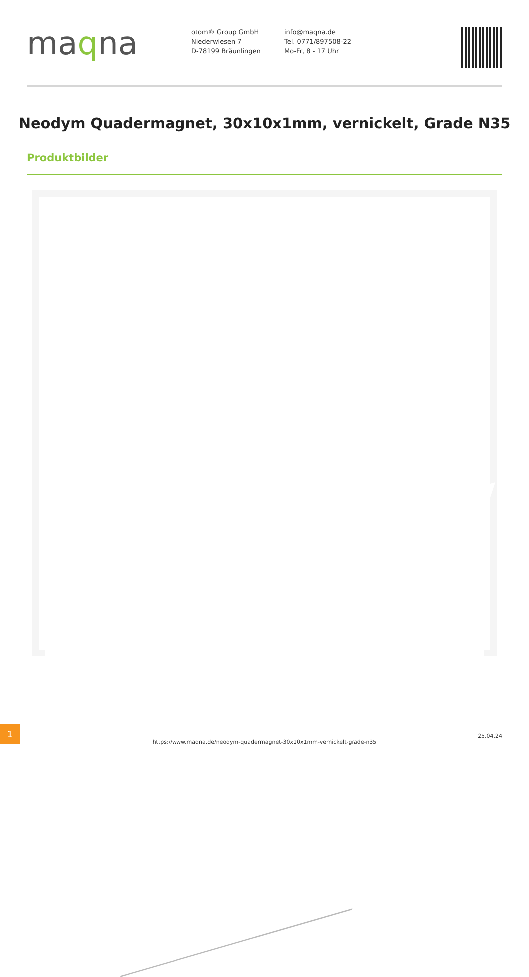maqna
otom® Group GmbH
Niederwiesen 7
D-78199 Bräunlingen
info@maqna.de
Tel. 0771/897508-22
Mo-Fr, 8 - 17 Uhr
Neodym Quadermagnet, 30x10x1mm, vernickelt, Grade N35
Produktbilder
1
https://www.maqna.de/neodym-quadermagnet-30x10x1mm-vernickelt-grade-n35
25.04.24